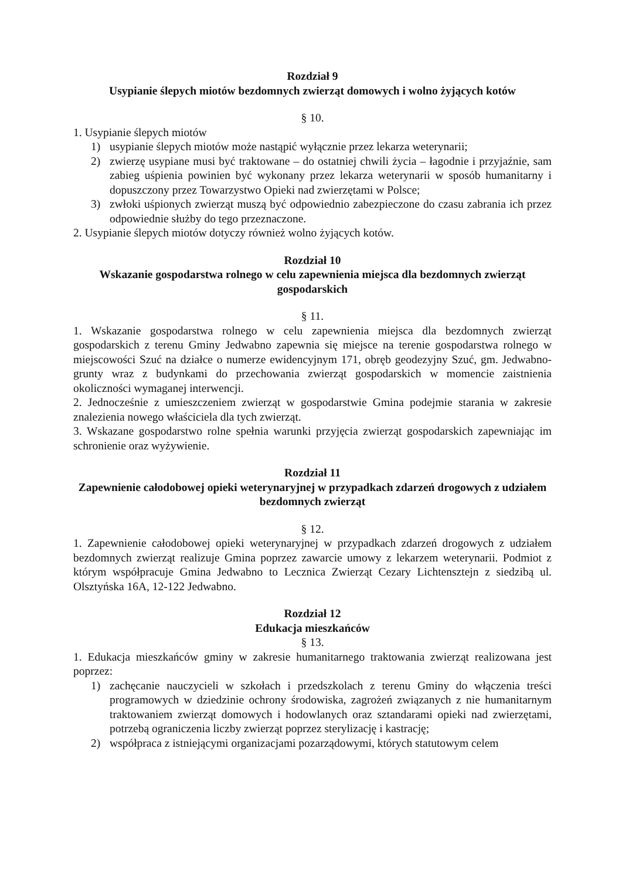Rozdział 9
Usypianie ślepych miotów bezdomnych zwierząt domowych i wolno żyjących kotów
§ 10.
1. Usypianie ślepych miotów
1) usypianie ślepych miotów może nastąpić wyłącznie przez lekarza weterynarii;
2) zwierzę usypiane musi być traktowane – do ostatniej chwili życia – łagodnie i przyjaźnie, sam zabieg uśpienia powinien być wykonany przez lekarza weterynarii w sposób humanitarny i dopuszczony przez Towarzystwo Opieki nad zwierzętami w Polsce;
3) zwłoki uśpionych zwierząt muszą być odpowiednio zabezpieczone do czasu zabrania ich przez odpowiednie służby do tego przeznaczone.
2. Usypianie ślepych miotów dotyczy również wolno żyjących kotów.
Rozdział 10
Wskazanie gospodarstwa rolnego w celu zapewnienia miejsca dla bezdomnych zwierząt gospodarskich
§ 11.
1. Wskazanie gospodarstwa rolnego w celu zapewnienia miejsca dla bezdomnych zwierząt gospodarskich z terenu Gminy Jedwabno zapewnia się miejsce na terenie gospodarstwa rolnego w miejscowości Szuć na działce o numerze ewidencyjnym 171, obręb geodezyjny Szuć, gm. Jedwabno-grunty wraz z budynkami do przechowania zwierząt gospodarskich w momencie zaistnienia okoliczności wymaganej interwencji.
2. Jednocześnie z umieszczeniem zwierząt w gospodarstwie Gmina podejmie starania w zakresie znalezienia nowego właściciela dla tych zwierząt.
3. Wskazane gospodarstwo rolne spełnia warunki przyjęcia zwierząt gospodarskich zapewniając im schronienie oraz wyżywienie.
Rozdział 11
Zapewnienie całodobowej opieki weterynaryjnej w przypadkach zdarzeń drogowych z udziałem bezdomnych zwierząt
§ 12.
1. Zapewnienie całodobowej opieki weterynaryjnej w przypadkach zdarzeń drogowych z udziałem bezdomnych zwierząt realizuje Gmina poprzez zawarcie umowy z lekarzem weterynarii. Podmiot z którym współpracuje Gmina Jedwabno to Lecznica Zwierząt Cezary Lichtensztejn z siedzibą ul. Olsztyńska 16A, 12-122 Jedwabno.
Rozdział 12
Edukacja mieszkańców
§ 13.
1. Edukacja mieszkańców gminy w zakresie humanitarnego traktowania zwierząt realizowana jest poprzez:
1) zachęcanie nauczycieli w szkołach i przedszkolach z terenu Gminy do włączenia treści programowych w dziedzinie ochrony środowiska, zagrożeń związanych z nie humanitarnym traktowaniem zwierząt domowych i hodowlanych oraz sztandarami opieki nad zwierzętami, potrzebą ograniczenia liczby zwierząt poprzez sterylizację i kastrację;
2) współpraca z istniejącymi organizacjami pozarządowymi, których statutowym celem